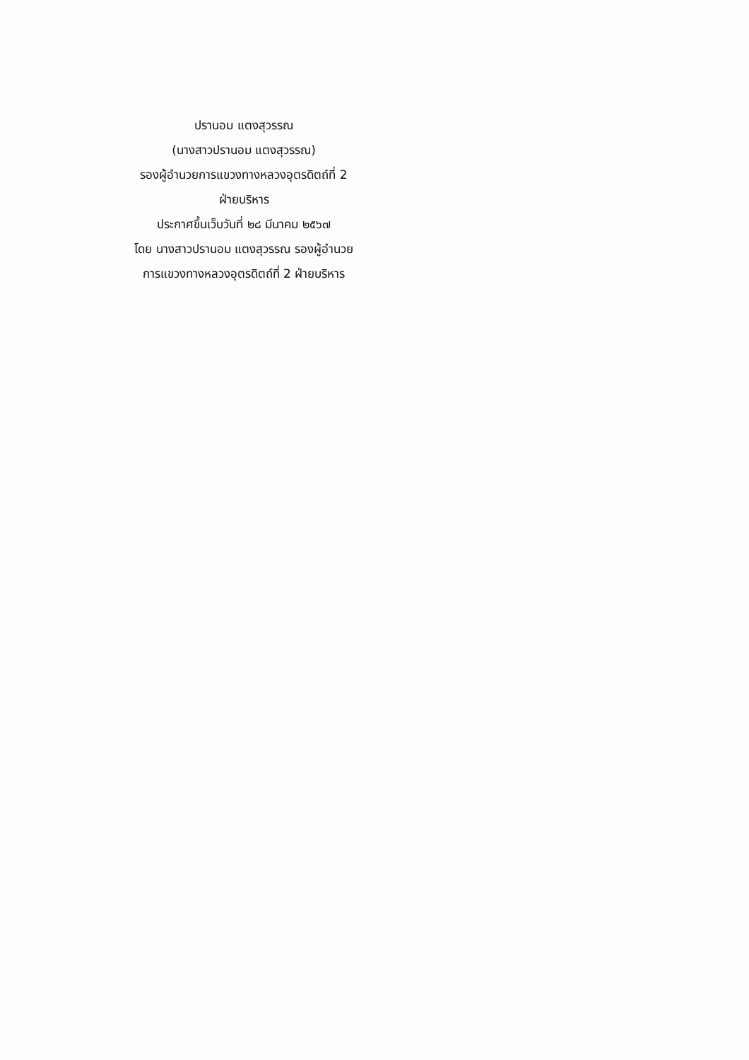ปรานอม แตงสุวรรณ
(นางสาวปรานอม แตงสุวรรณ)
รองผู้อำนวยการแขวงทางหลวงอุตรดิตถ์ที่ 2
ฝ่ายบริหาร
ประกาศขึ้นเว็บวันที่ ๒๘ มีนาคม ๒๕๖๗
โดย นางสาวปรานอม แตงสุวรรณ รองผู้อำนวย
การแขวงทางหลวงอุตรดิตถ์ที่ 2 ฝ่ายบริหาร